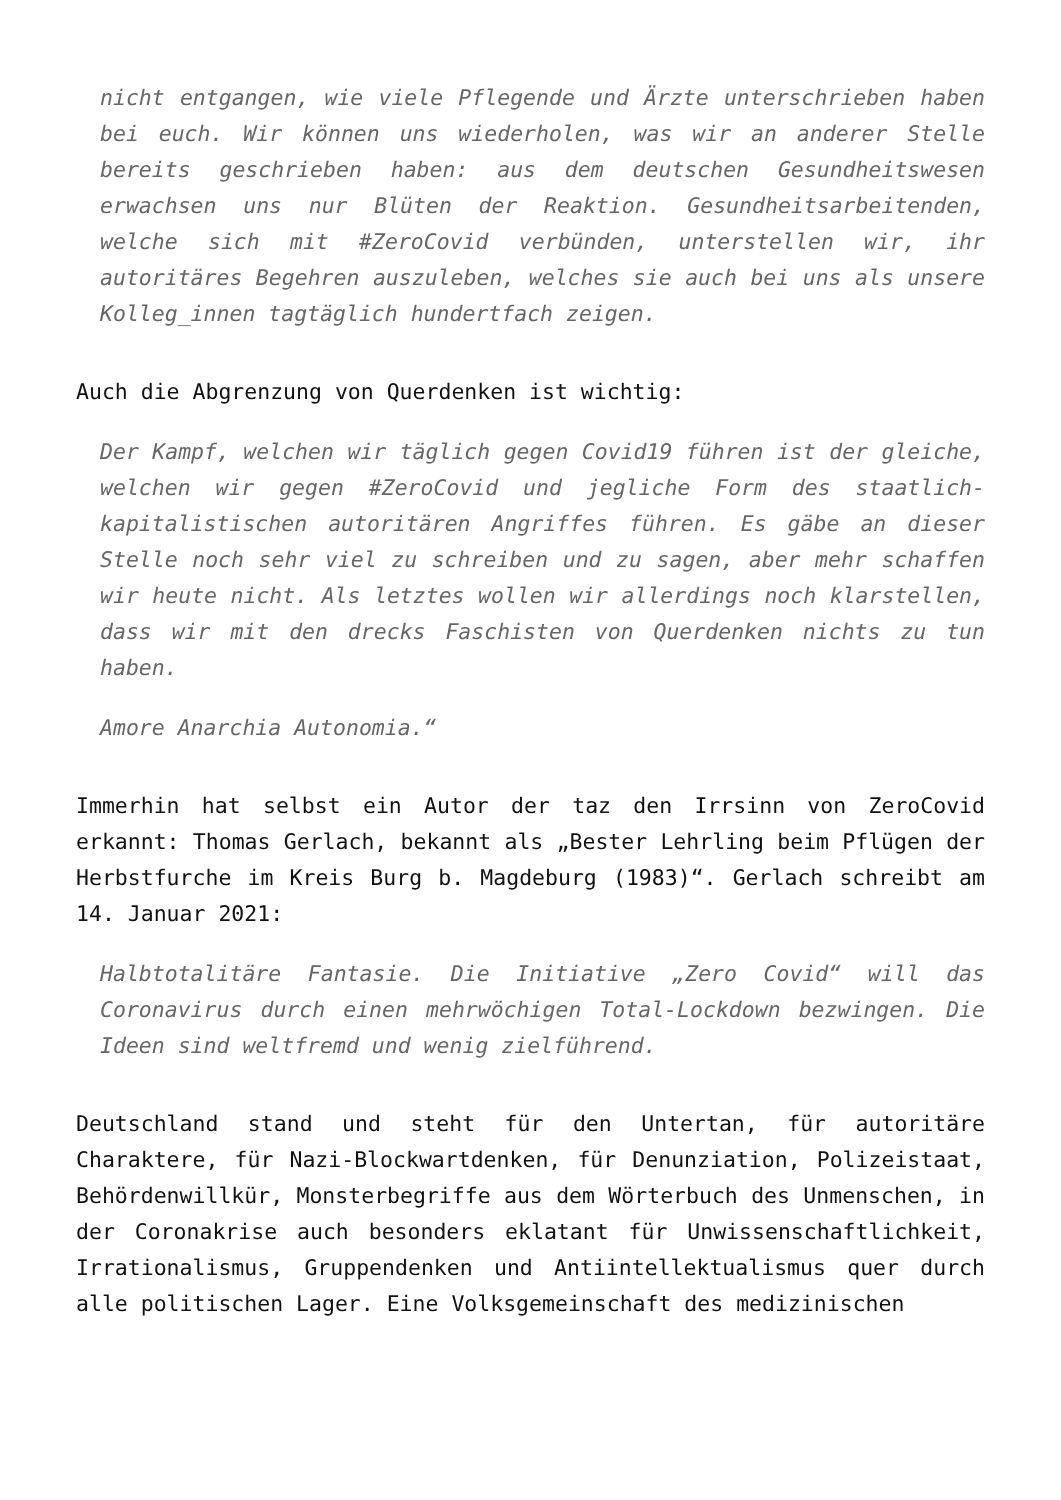nicht entgangen, wie viele Pflegende und Ärzte unterschrieben haben bei euch. Wir können uns wiederholen, was wir an anderer Stelle bereits geschrieben haben: aus dem deutschen Gesundheitswesen erwachsen uns nur Blüten der Reaktion. Gesundheitsarbeitenden, welche sich mit #ZeroCovid verbünden, unterstellen wir, ihr autoritäres Begehren auszuleben, welches sie auch bei uns als unsere Kolleg_innen tagtäglich hundertfach zeigen.
Auch die Abgrenzung von Querdenken ist wichtig:
Der Kampf, welchen wir täglich gegen Covid19 führen ist der gleiche, welchen wir gegen #ZeroCovid und jegliche Form des staatlich-kapitalistischen autoritären Angriffes führen. Es gäbe an dieser Stelle noch sehr viel zu schreiben und zu sagen, aber mehr schaffen wir heute nicht. Als letztes wollen wir allerdings noch klarstellen, dass wir mit den drecks Faschisten von Querdenken nichts zu tun haben.
Amore Anarchia Autonomia.“
Immerhin hat selbst ein Autor der taz den Irrsinn von ZeroCovid erkannt: Thomas Gerlach, bekannt als „Bester Lehrling beim Pflügen der Herbstfurche im Kreis Burg b. Magdeburg (1983)“. Gerlach schreibt am 14. Januar 2021:
Halbtotalitäre Fantasie. Die Initiative „Zero Covid“ will das Coronavirus durch einen mehrwöchigen Total-Lockdown bezwingen. Die Ideen sind weltfremd und wenig zielführend.
Deutschland stand und steht für den Untertan, für autoritäre Charaktere, für Nazi-Blockwartdenken, für Denunziation, Polizeistaat, Behördenwillkür, Monsterbegriffe aus dem Wörterbuch des Unmenschen, in der Coronakrise auch besonders eklatant für Unwissenschaftlichkeit, Irrationalismus, Gruppendenken und Antiintellektualismus quer durch alle politischen Lager. Eine Volksgemeinschaft des medizinischen